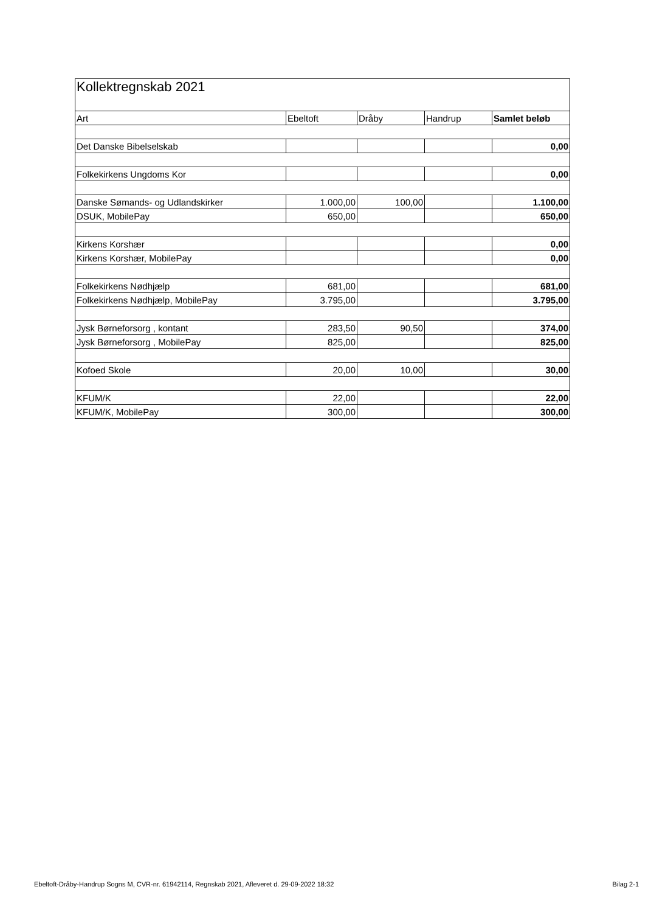| Kollektregnskab 2021 | | | | |
| Art | Ebeltoft | Dråby | Handrup | Samlet beløb |
| Det Danske Bibelselskab | | | | 0,00 |
| Folkekirkens Ungdoms Kor | | | | 0,00 |
| Danske Sømands- og Udlandskirker | 1.000,00 | 100,00 | | 1.100,00 |
| DSUK, MobilePay | 650,00 | | | 650,00 |
| Kirkens Korshær | | | | 0,00 |
| Kirkens Korshær, MobilePay | | | | 0,00 |
| Folkekirkens Nødhjælp | 681,00 | | | 681,00 |
| Folkekirkens Nødhjælp, MobilePay | 3.795,00 | | | 3.795,00 |
| Jysk Børneforsorg , kontant | 283,50 | 90,50 | | 374,00 |
| Jysk Børneforsorg , MobilePay | 825,00 | | | 825,00 |
| Kofoed Skole | 20,00 | 10,00 | | 30,00 |
| KFUM/K | 22,00 | | | 22,00 |
| KFUM/K, MobilePay | 300,00 | | | 300,00 |
Ebeltoft-Dråby-Handrup Sogns M, CVR-nr. 61942114, Regnskab 2021, Afleveret d. 29-09-2022 18:32 Bilag 2-1